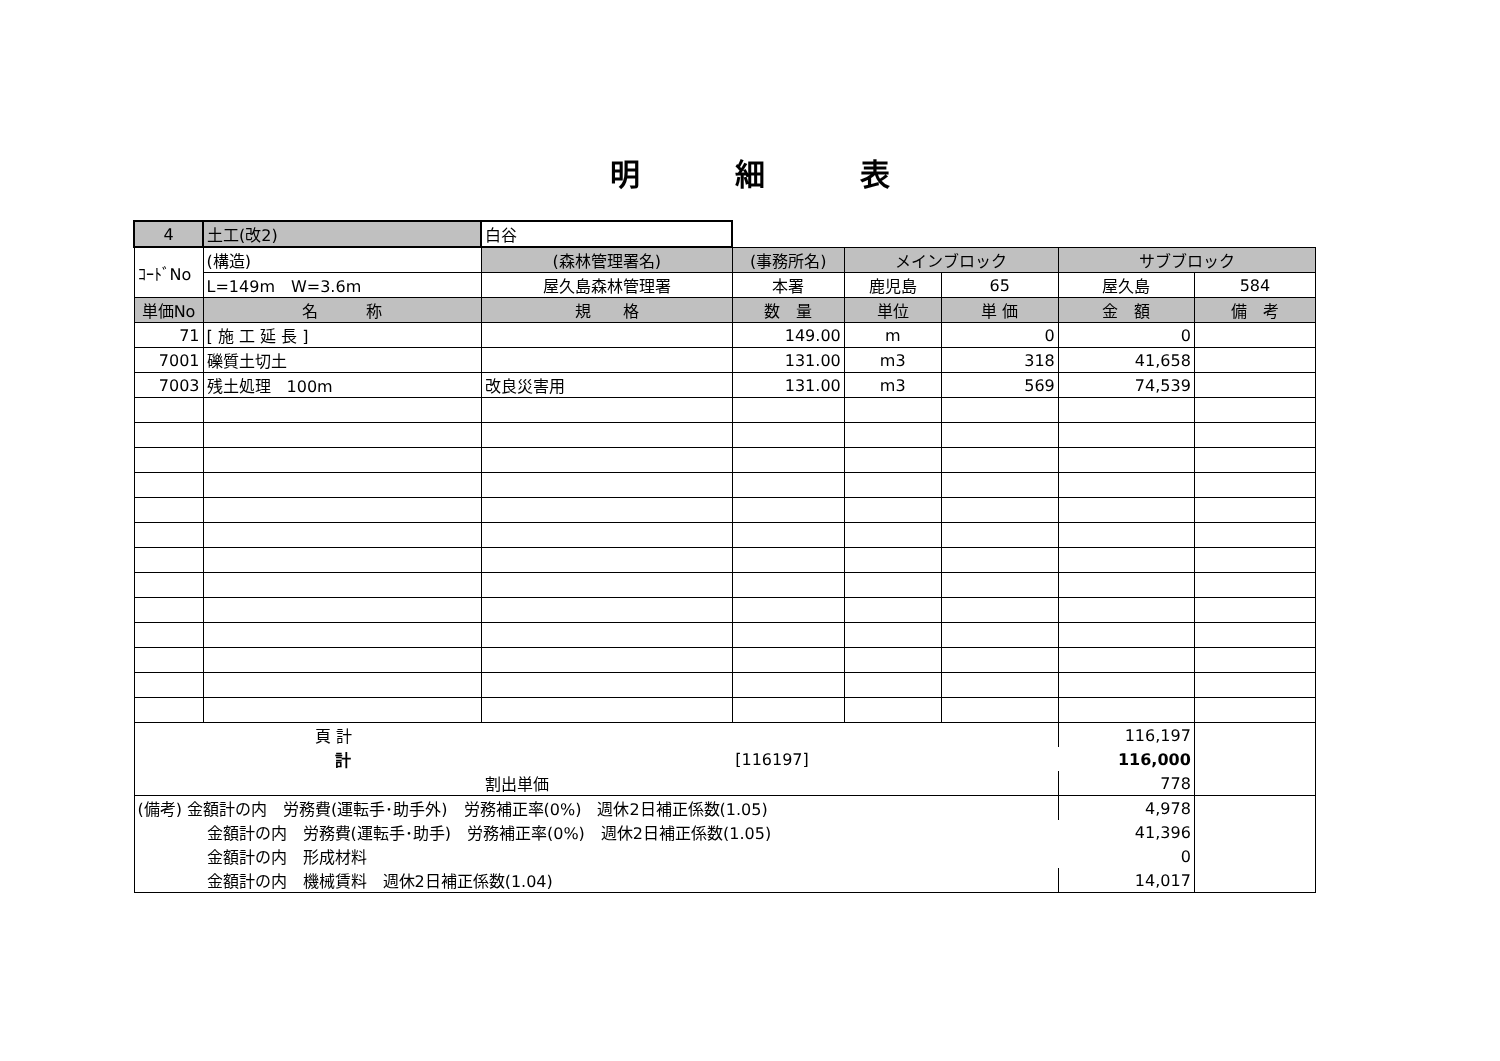明細表
| 4 | 土工(改2) | 白谷 | | | | | |
| ｺｰﾄﾞNo | (構造) | (森林管理署名) | (事務所名) | メインブロック | | サブブロック | |
| | L=149m W=3.6m | 屋久島森林管理署 | 本署 | 鹿児島 | 65 | 屋久島 | 584 |
| 単価No | 名 称 | 規 格 | 数 量 | 単位 | 単 価 | 金 額 | 備 考 |
| 71 | [ 施 工 延 長 ] | | 149.00 | m | 0 | 0 | |
| 7001 | 礫質土切土 | | 131.00 | m3 | 318 | 41,658 | |
| 7003 | 残土処理 100m | 改良災害用 | 131.00 | m3 | 569 | 74,539 | |
| 頁 計 | | | | | | 116,197 | |
| 計 | | | [116197] | | | 116,000 | |
| 割出単価 | | | | | | 778 | |
| (備考) 金額計の内 労務費(運転手･助手外) 労務補正率(0%) 週休2日補正係数(1.05) | | | | | | 4,978 | |
| 金額計の内 労務費(運転手･助手) 労務補正率(0%) 週休2日補正係数(1.05) | | | | | | 41,396 | |
| 金額計の内 形成材料 | | | | | | 0 | |
| 金額計の内 機械賃料 週休2日補正係数(1.04) | | | | | | 14,017 | |